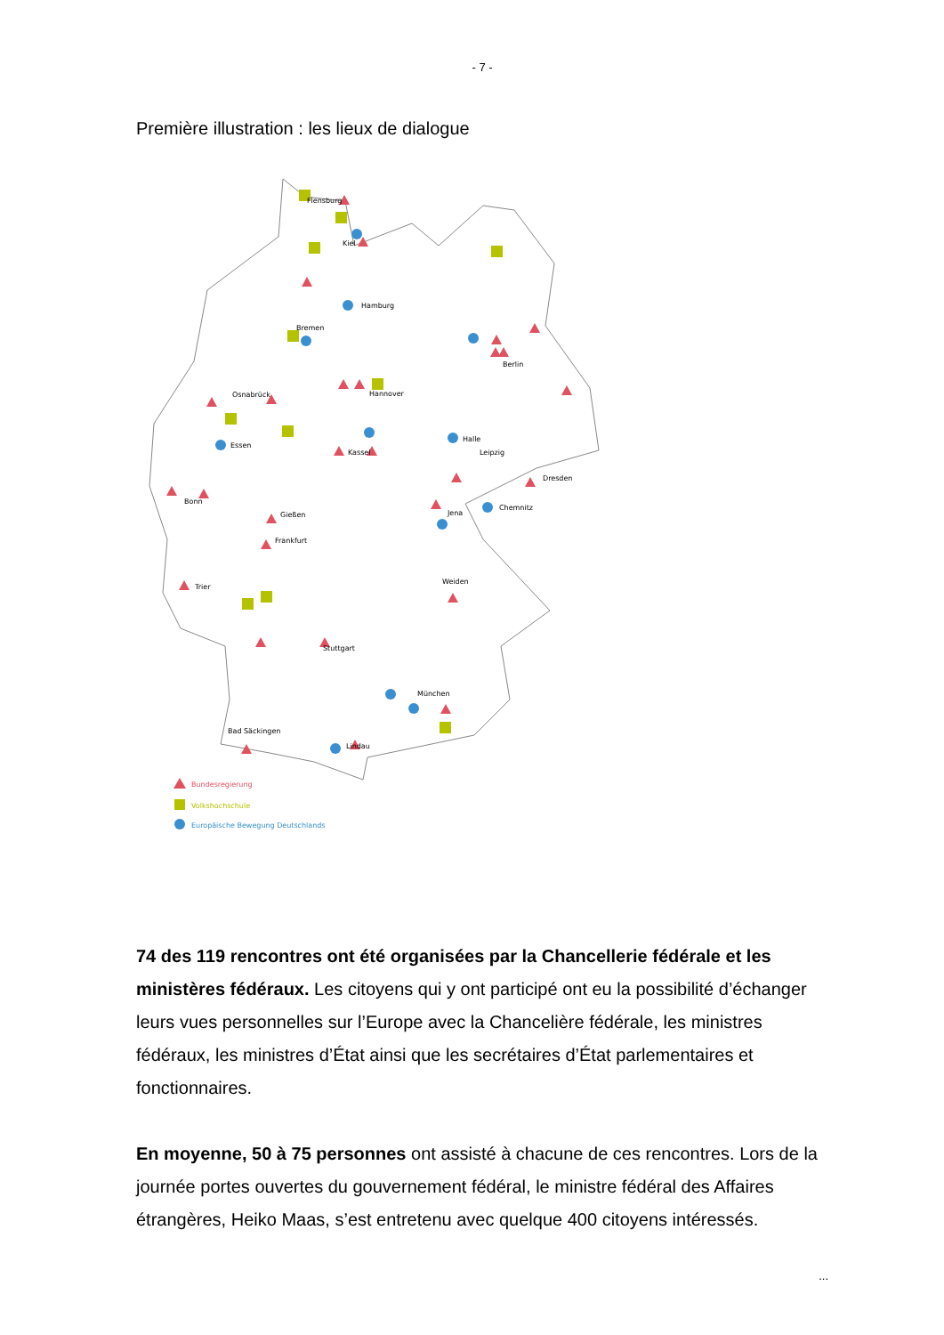- 7 -
Première illustration : les lieux de dialogue
Flensburg
Kiel
Hamburg
Bremen
Berlin
Osnabrück
Hannover
Essen
Halle
Kassel
Leipzig
Dresden
Bonn
Chemnitz
Jena
Gießen
Frankfurt
Trier
Weiden
Stuttgart
München
Bad Säckingen
Lindau
Bundesregierung
Volkshochschule
Europäische Bewegung Deutschlands
74 des 119 rencontres ont été organisées par la Chancellerie fédérale et les ministères fédéraux. Les citoyens qui y ont participé ont eu la possibilité d’échanger leurs vues personnelles sur l’Europe avec la Chancelière fédérale, les ministres fédéraux, les ministres d’État ainsi que les secrétaires d’État parlementaires et fonctionnaires.
En moyenne, 50 à 75 personnes ont assisté à chacune de ces rencontres. Lors de la journée portes ouvertes du gouvernement fédéral, le ministre fédéral des Affaires étrangères, Heiko Maas, s’est entretenu avec quelque 400 citoyens intéressés.
...